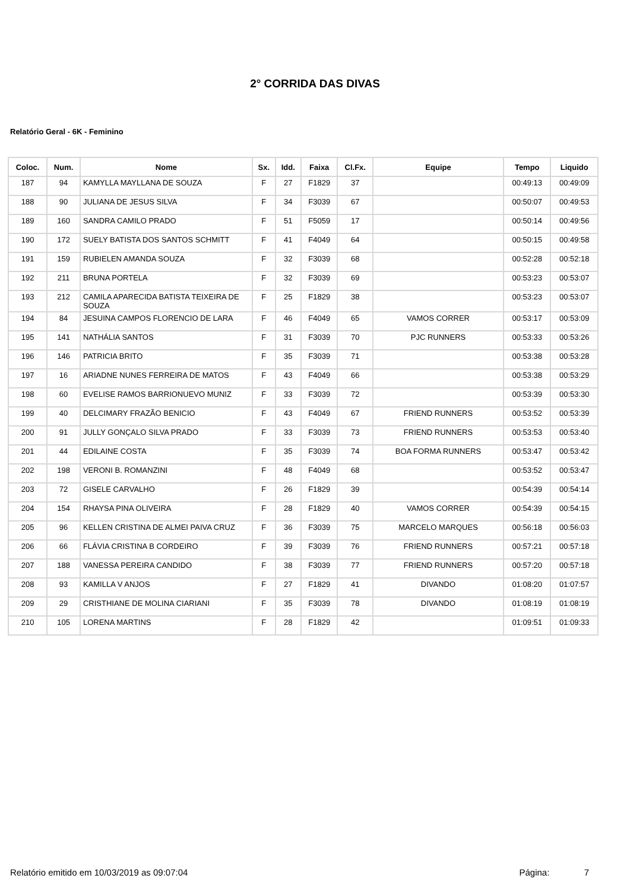2° CORRIDA DAS DIVAS
Relatório Geral - 6K - Feminino
| Coloc. | Num. | Nome | Sx. | Idd. | Faixa | Cl.Fx. | Equipe | Tempo | Liquido |
| --- | --- | --- | --- | --- | --- | --- | --- | --- | --- |
| 187 | 94 | KAMYLLA MAYLLANA DE SOUZA | F | 27 | F1829 | 37 | | 00:49:13 | 00:49:09 |
| 188 | 90 | JULIANA DE JESUS SILVA | F | 34 | F3039 | 67 | | 00:50:07 | 00:49:53 |
| 189 | 160 | SANDRA CAMILO PRADO | F | 51 | F5059 | 17 | | 00:50:14 | 00:49:56 |
| 190 | 172 | SUELY BATISTA DOS SANTOS SCHMITT | F | 41 | F4049 | 64 | | 00:50:15 | 00:49:58 |
| 191 | 159 | RUBIELEN AMANDA SOUZA | F | 32 | F3039 | 68 | | 00:52:28 | 00:52:18 |
| 192 | 211 | BRUNA PORTELA | F | 32 | F3039 | 69 | | 00:53:23 | 00:53:07 |
| 193 | 212 | CAMILA APARECIDA BATISTA TEIXEIRA DE SOUZA | F | 25 | F1829 | 38 | | 00:53:23 | 00:53:07 |
| 194 | 84 | JESUINA CAMPOS FLORENCIO DE LARA | F | 46 | F4049 | 65 | VAMOS CORRER | 00:53:17 | 00:53:09 |
| 195 | 141 | NATHÁLIA SANTOS | F | 31 | F3039 | 70 | PJC RUNNERS | 00:53:33 | 00:53:26 |
| 196 | 146 | PATRICIA BRITO | F | 35 | F3039 | 71 | | 00:53:38 | 00:53:28 |
| 197 | 16 | ARIADNE NUNES FERREIRA DE MATOS | F | 43 | F4049 | 66 | | 00:53:38 | 00:53:29 |
| 198 | 60 | EVELISE RAMOS BARRIONUEVO MUNIZ | F | 33 | F3039 | 72 | | 00:53:39 | 00:53:30 |
| 199 | 40 | DELCIMARY FRAZÃO BENICIO | F | 43 | F4049 | 67 | FRIEND RUNNERS | 00:53:52 | 00:53:39 |
| 200 | 91 | JULLY GONÇALO SILVA PRADO | F | 33 | F3039 | 73 | FRIEND RUNNERS | 00:53:53 | 00:53:40 |
| 201 | 44 | EDILAINE COSTA | F | 35 | F3039 | 74 | BOA FORMA RUNNERS | 00:53:47 | 00:53:42 |
| 202 | 198 | VERONI B. ROMANZINI | F | 48 | F4049 | 68 | | 00:53:52 | 00:53:47 |
| 203 | 72 | GISELE CARVALHO | F | 26 | F1829 | 39 | | 00:54:39 | 00:54:14 |
| 204 | 154 | RHAYSA PINA OLIVEIRA | F | 28 | F1829 | 40 | VAMOS CORRER | 00:54:39 | 00:54:15 |
| 205 | 96 | KELLEN CRISTINA DE ALMEI PAIVA CRUZ | F | 36 | F3039 | 75 | MARCELO MARQUES | 00:56:18 | 00:56:03 |
| 206 | 66 | FLÁVIA CRISTINA B CORDEIRO | F | 39 | F3039 | 76 | FRIEND RUNNERS | 00:57:21 | 00:57:18 |
| 207 | 188 | VANESSA PEREIRA CANDIDO | F | 38 | F3039 | 77 | FRIEND RUNNERS | 00:57:20 | 00:57:18 |
| 208 | 93 | KAMILLA V ANJOS | F | 27 | F1829 | 41 | DIVANDO | 01:08:20 | 01:07:57 |
| 209 | 29 | CRISTHIANE DE MOLINA CIARIANI | F | 35 | F3039 | 78 | DIVANDO | 01:08:19 | 01:08:19 |
| 210 | 105 | LORENA MARTINS | F | 28 | F1829 | 42 | | 01:09:51 | 01:09:33 |
Relatório emitido em 10/03/2019 as 09:07:04 Página: 7